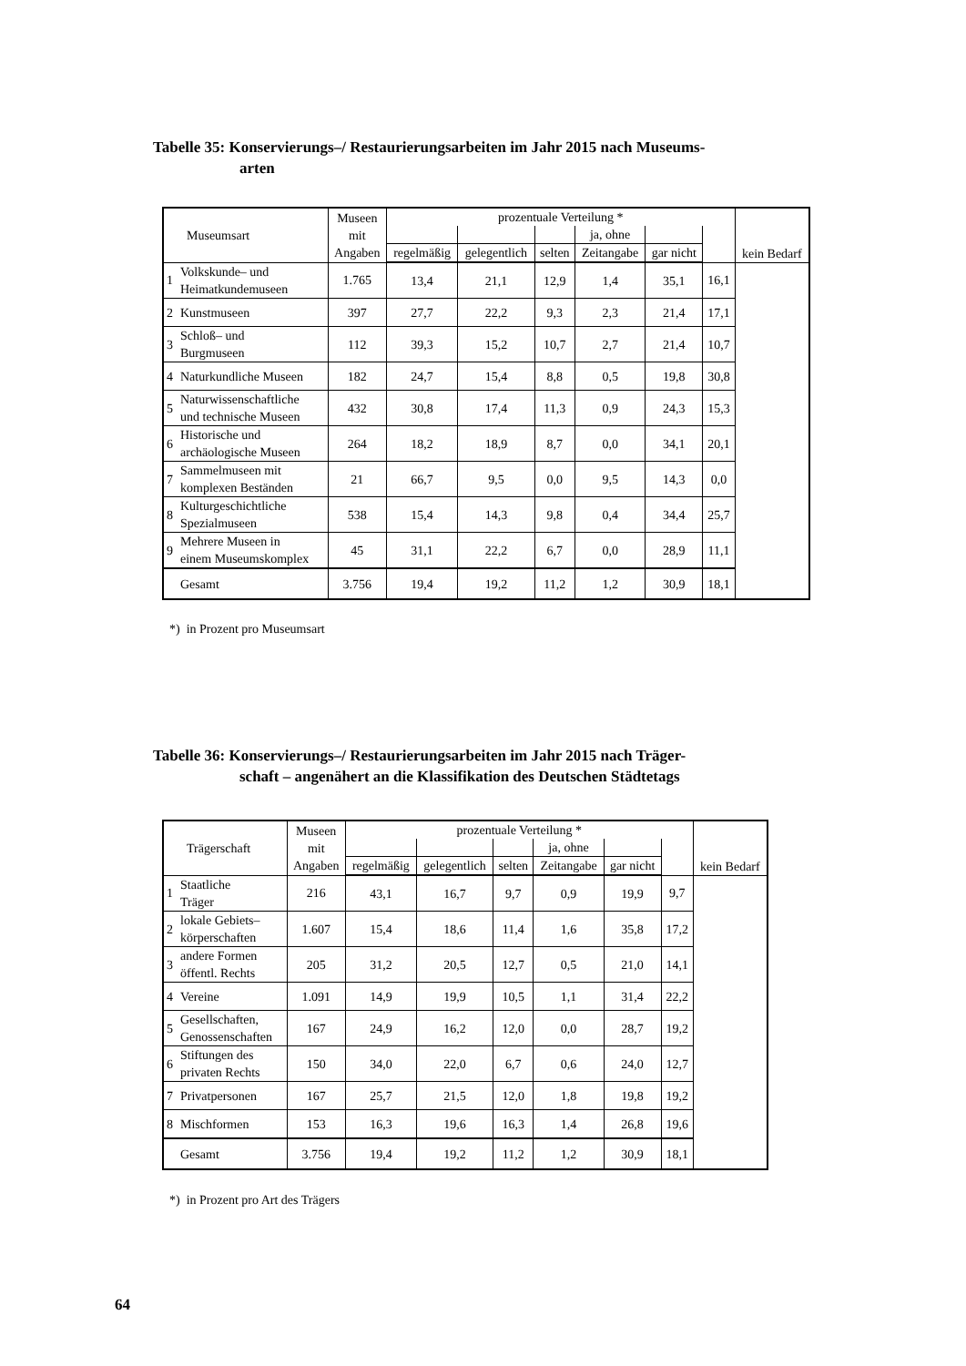Tabelle 35: Konservierungs–/ Restaurierungsarbeiten im Jahr 2015 nach Museums-
arten
| Museumsart | | Museen mit Angaben | prozentuale Verteilung * | | | | | | kein Bedarf |
| --- | --- | --- | --- | --- | --- | --- | --- | --- | --- |
| | | | | | | ja, ohne | | | |
| | | | regelmäßig | gelegentlich | selten | Zeitangabe | gar nicht | | |
| 1 | Volkskunde– und Heimatkundemuseen | 1.765 | 13,4 | 21,1 | 12,9 | 1,4 | 35,1 | 16,1 | |
| 2 | Kunstmuseen | 397 | 27,7 | 22,2 | 9,3 | 2,3 | 21,4 | 17,1 | |
| 3 | Schloß– und Burgmuseen | 112 | 39,3 | 15,2 | 10,7 | 2,7 | 21,4 | 10,7 | |
| 4 | Naturkundliche Museen | 182 | 24,7 | 15,4 | 8,8 | 0,5 | 19,8 | 30,8 | |
| 5 | Naturwissenschaftliche und technische Museen | 432 | 30,8 | 17,4 | 11,3 | 0,9 | 24,3 | 15,3 | |
| 6 | Historische und archäologische Museen | 264 | 18,2 | 18,9 | 8,7 | 0,0 | 34,1 | 20,1 | |
| 7 | Sammelmuseen mit komplexen Beständen | 21 | 66,7 | 9,5 | 0,0 | 9,5 | 14,3 | 0,0 | |
| 8 | Kulturgeschichtliche Spezialmuseen | 538 | 15,4 | 14,3 | 9,8 | 0,4 | 34,4 | 25,7 | |
| 9 | Mehrere Museen in einem Museumskomplex | 45 | 31,1 | 22,2 | 6,7 | 0,0 | 28,9 | 11,1 | |
| | Gesamt | 3.756 | 19,4 | 19,2 | 11,2 | 1,2 | 30,9 | 18,1 | |
*) in Prozent pro Museumsart
Tabelle 36: Konservierungs–/ Restaurierungsarbeiten im Jahr 2015 nach Träger-
schaft – angenähert an die Klassifikation des Deutschen Städtetags
| Trägerschaft | | Museen mit Angaben | prozentuale Verteilung * | | | | | | kein Bedarf |
| --- | --- | --- | --- | --- | --- | --- | --- | --- | --- |
| | | | | | | ja, ohne | | | |
| | | | regelmäßig | gelegentlich | selten | Zeitangabe | gar nicht | | |
| 1 | Staatliche Träger | 216 | 43,1 | 16,7 | 9,7 | 0,9 | 19,9 | 9,7 | |
| 2 | lokale Gebiets– körperschaften | 1.607 | 15,4 | 18,6 | 11,4 | 1,6 | 35,8 | 17,2 | |
| 3 | andere Formen öffentl. Rechts | 205 | 31,2 | 20,5 | 12,7 | 0,5 | 21,0 | 14,1 | |
| 4 | Vereine | 1.091 | 14,9 | 19,9 | 10,5 | 1,1 | 31,4 | 22,2 | |
| 5 | Gesellschaften, Genossenschaften | 167 | 24,9 | 16,2 | 12,0 | 0,0 | 28,7 | 19,2 | |
| 6 | Stiftungen des privaten Rechts | 150 | 34,0 | 22,0 | 6,7 | 0,6 | 24,0 | 12,7 | |
| 7 | Privatpersonen | 167 | 25,7 | 21,5 | 12,0 | 1,8 | 19,8 | 19,2 | |
| 8 | Mischformen | 153 | 16,3 | 19,6 | 16,3 | 1,4 | 26,8 | 19,6 | |
| | Gesamt | 3.756 | 19,4 | 19,2 | 11,2 | 1,2 | 30,9 | 18,1 | |
*) in Prozent pro Art des Trägers
64